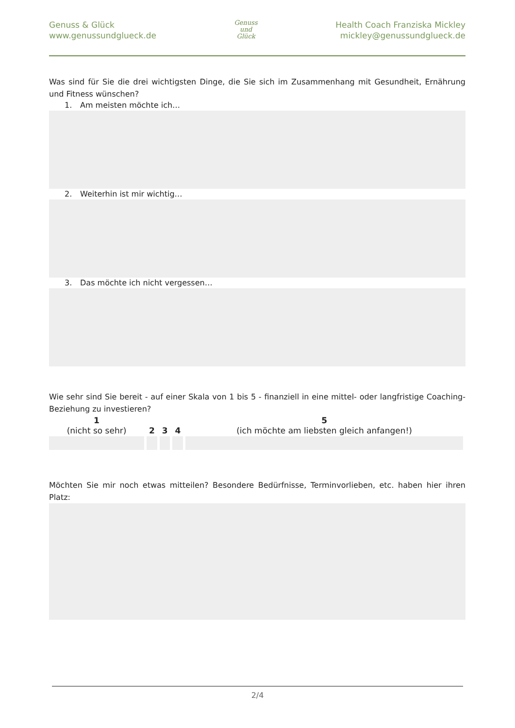Genuss & Glück
www.genussundglueck.de
Genuss
und
Glück
Health Coach Franziska Mickley
mickley@genussundglueck.de
Was sind für Sie die drei wichtigsten Dinge, die Sie sich im Zusammenhang mit Gesundheit, Ernährung und Fitness wünschen?
1. Am meisten möchte ich…
2. Weiterhin ist mir wichtig…
3. Das möchte ich nicht vergessen…
Wie sehr sind Sie bereit - auf einer Skala von 1 bis 5 - finanziell in eine mittel- oder langfristige Coaching-Beziehung zu investieren?
| 1 (nicht so sehr) | 2 | 3 | 4 | 5 (ich möchte am liebsten gleich anfangen!) |
| --- | --- | --- | --- | --- |
Möchten Sie mir noch etwas mitteilen? Besondere Bedürfnisse, Terminvorlieben, etc. haben hier ihren Platz:
2/4